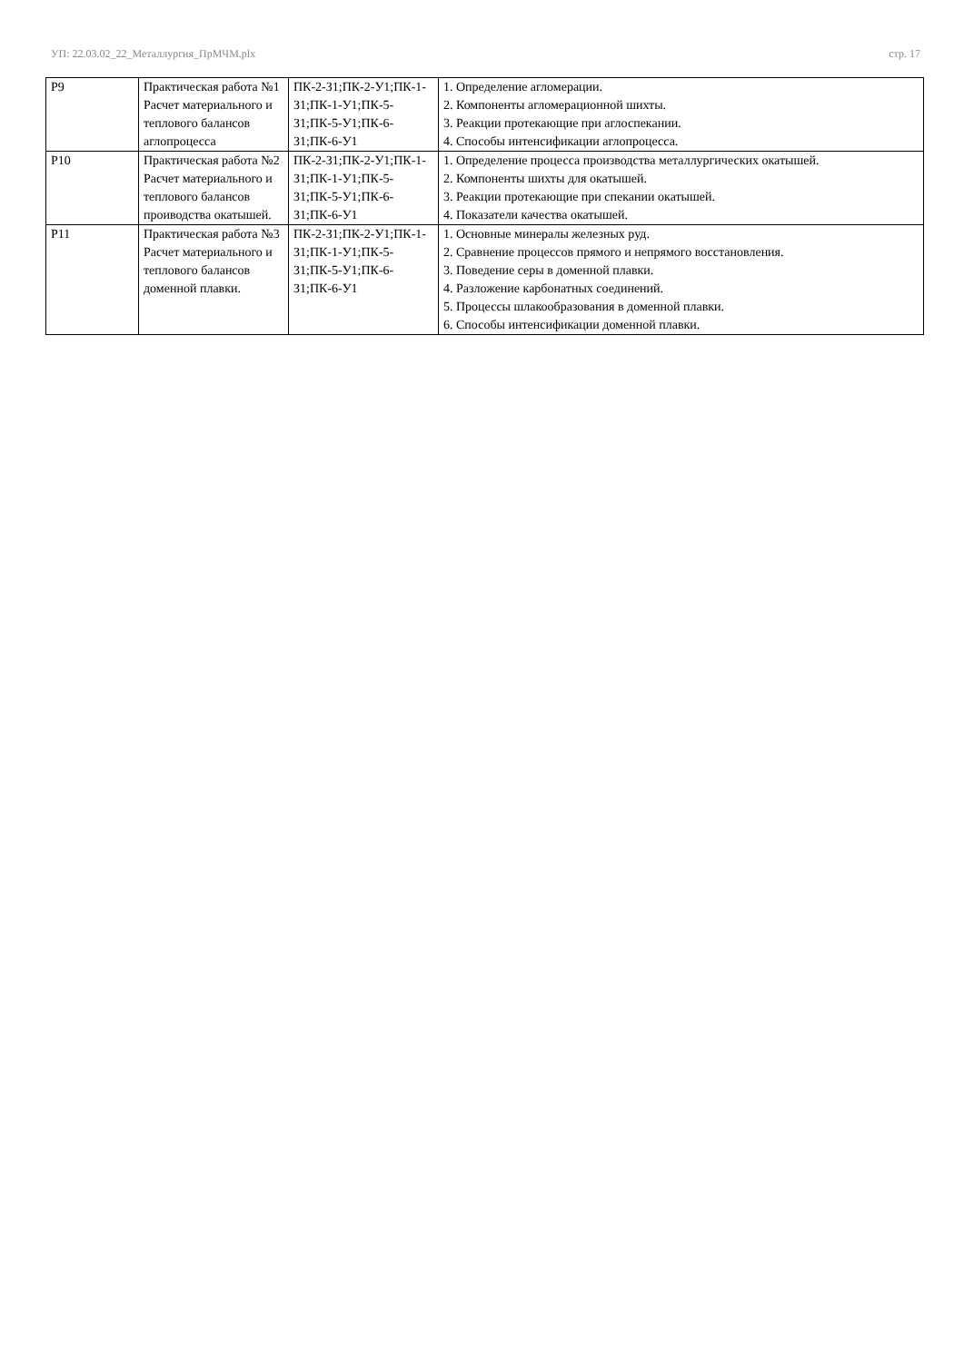УП: 22.03.02_22_Металлургия_ПрМЧМ.plx стр. 17
| Р9 | Практическая работа №1 Расчет материального и теплового балансов аглопроцесса | ПК-2-З1;ПК-2-У1;ПК-1-З1;ПК-1-У1;ПК-5-З1;ПК-5-У1;ПК-6-З1;ПК-6-У1 | 1. Определение агломерации. 2. Компоненты агломерационной шихты. 3. Реакции протекающие при аглоспекании. 4. Способы интенсификации аглопроцесса. |
| Р10 | Практическая работа №2 Расчет материального и теплового балансов проиводства окатышей. | ПК-2-З1;ПК-2-У1;ПК-1-З1;ПК-1-У1;ПК-5-З1;ПК-5-У1;ПК-6-З1;ПК-6-У1 | 1. Определение процесса производства металлургических окатышей. 2. Компоненты шихты для окатышей. 3. Реакции протекающие при спекании окатышей. 4. Показатели качества окатышей. |
| Р11 | Практическая работа №3 Расчет материального и теплового балансов доменной плавки. | ПК-2-З1;ПК-2-У1;ПК-1-З1;ПК-1-У1;ПК-5-З1;ПК-5-У1;ПК-6-З1;ПК-6-У1 | 1. Основные минералы железных руд. 2. Сравнение процессов прямого и непрямого восстановления. 3. Поведение серы в доменной плавки. 4. Разложение карбонатных соединений. 5. Процессы шлакообразования в доменной плавки. 6. Способы интенсификации доменной плавки. |